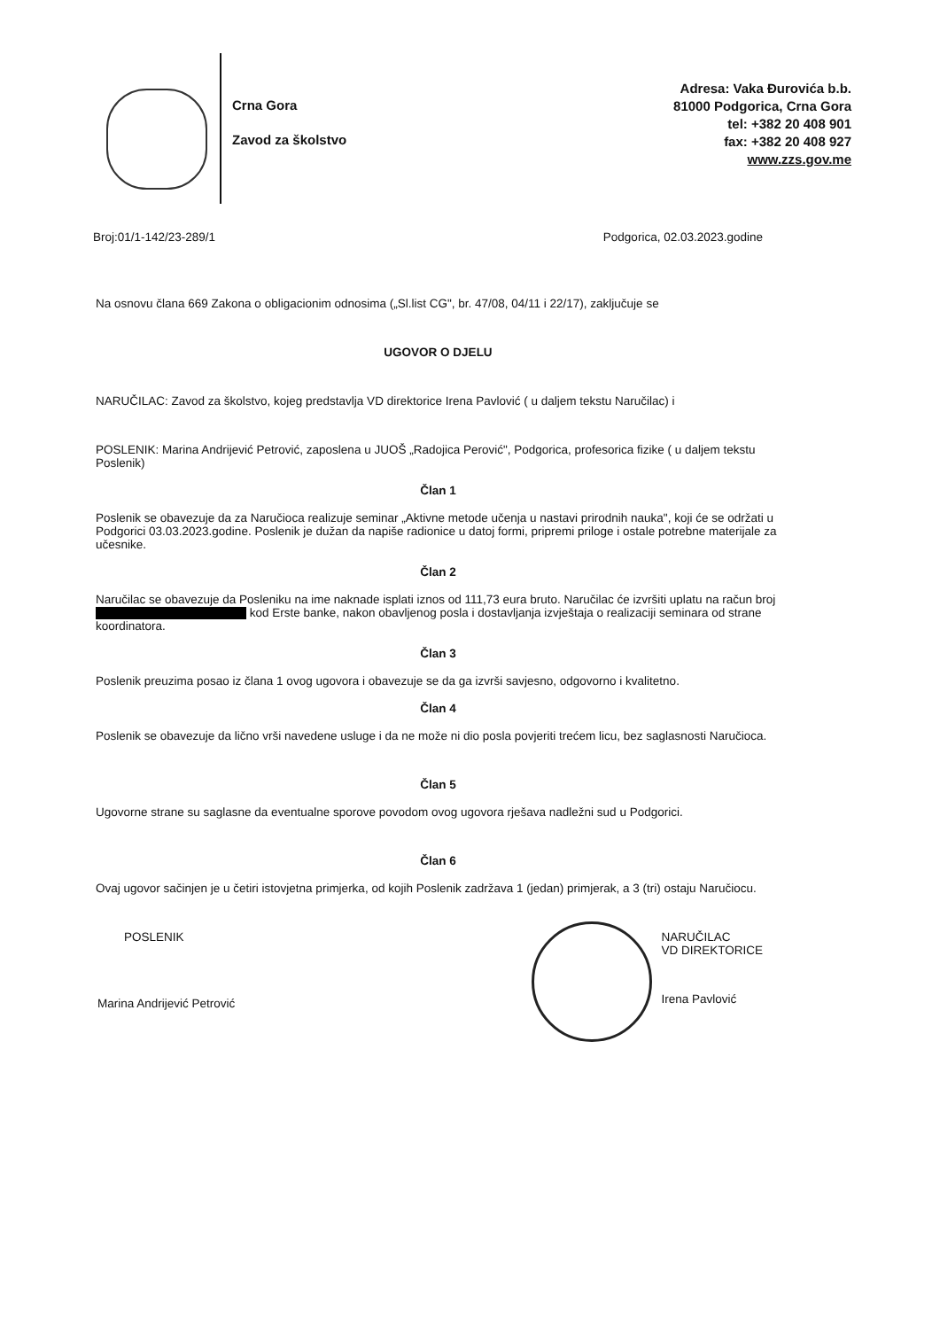Crna Gora
Zavod za školstvo
Adresa: Vaka Đurovića b.b.
81000 Podgorica, Crna Gora
tel: +382 20 408 901
fax: +382 20 408 927
www.zzs.gov.me
Broj:01/1-142/23-289/1 Podgorica, 02.03.2023.godine
Na osnovu člana 669 Zakona o obligacionim odnosima („Sl.list CG", br. 47/08, 04/11 i 22/17), zaključuje se
UGOVOR O DJELU
NARUČILAC: Zavod za školstvo, kojeg predstavlja VD direktorice Irena Pavlović ( u daljem tekstu Naručilac) i
POSLENIK: Marina Andrijević Petrović, zaposlena u JUOŠ „Radojica Perović", Podgorica, profesorica fizike ( u daljem tekstu Poslenik)
Član 1
Poslenik se obavezuje da za Naručioca realizuje seminar „Aktivne metode učenja u nastavi prirodnih nauka", koji će se održati u Podgorici 03.03.2023.godine. Poslenik je dužan da napiše radionice u datoj formi, pripremi priloge i ostale potrebne materijale za učesnike.
Član 2
Naručilac se obavezuje da Posleniku na ime naknade isplati iznos od 111,73 eura bruto. Naručilac će izvršiti uplatu na račun broj kod Erste banke, nakon obavljenog posla i dostavljanja izvještaja o realizaciji seminara od strane koordinatora.
Član 3
Poslenik preuzima posao iz člana 1 ovog ugovora i obavezuje se da ga izvrši savjesno, odgovorno i kvalitetno.
Član 4
Poslenik se obavezuje da lično vrši navedene usluge i da ne može ni dio posla povjeriti trećem licu, bez saglasnosti Naručioca.
Član 5
Ugovorne strane su saglasne da eventualne sporove povodom ovog ugovora rješava nadležni sud u Podgorici.
Član 6
Ovaj ugovor sačinjen je u četiri istovjetna primjerka, od kojih Poslenik zadržava 1 (jedan) primjerak, a 3 (tri) ostaju Naručiocu.
POSLENIK
Marina Andrijević Petrović
NARUČILAC
VD DIREKTORICE
Irena Pavlović